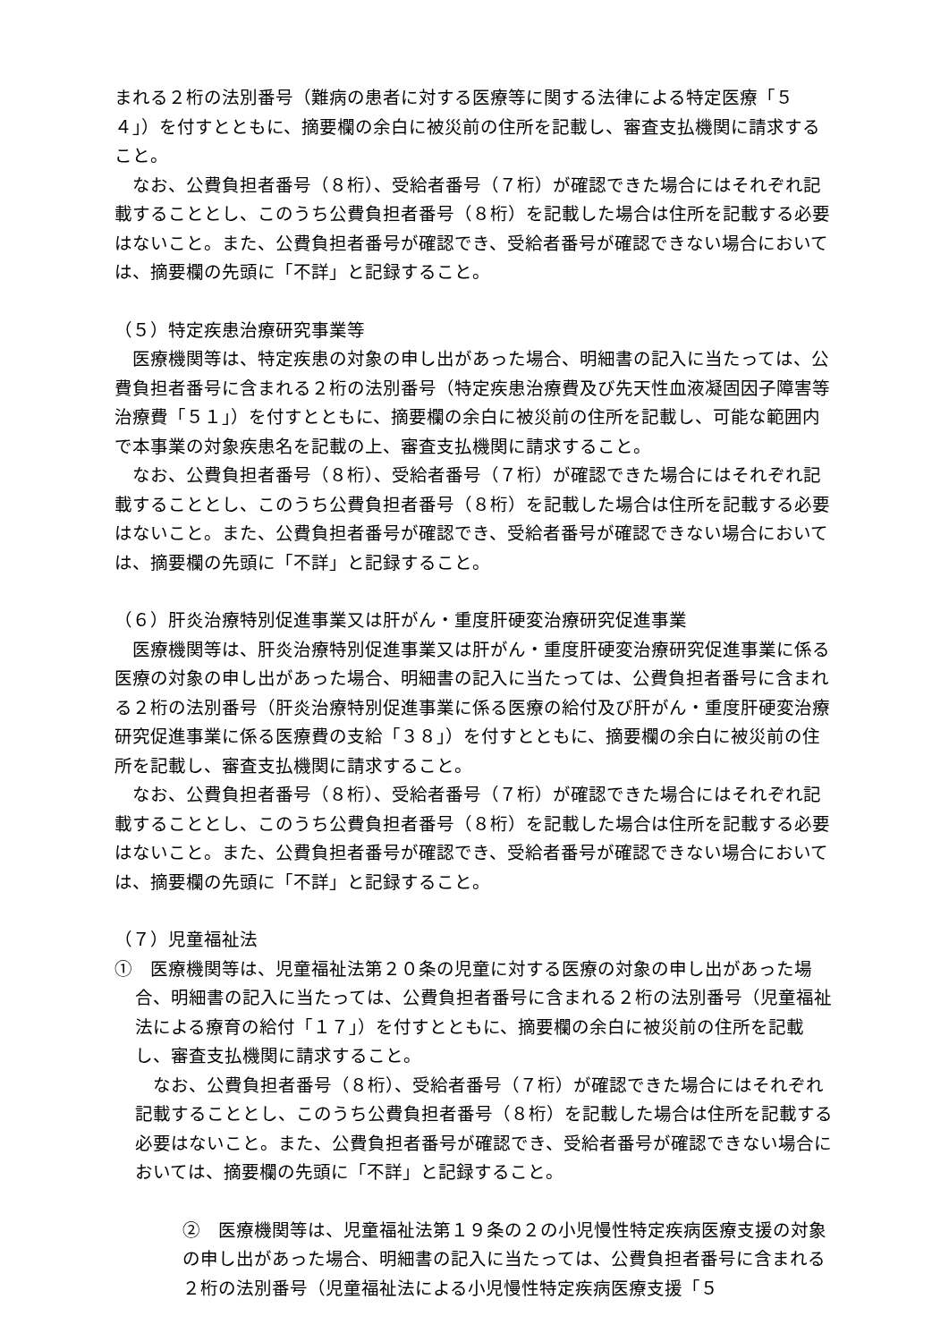まれる２桁の法別番号（難病の患者に対する医療等に関する法律による特定医療「５４」）を付すとともに、摘要欄の余白に被災前の住所を記載し、審査支払機関に請求すること。
なお、公費負担者番号（８桁）、受給者番号（７桁）が確認できた場合にはそれぞれ記載することとし、このうち公費負担者番号（８桁）を記載した場合は住所を記載する必要はないこと。また、公費負担者番号が確認でき、受給者番号が確認できない場合においては、摘要欄の先頭に「不詳」と記録すること。
（５）特定疾患治療研究事業等
医療機関等は、特定疾患の対象の申し出があった場合、明細書の記入に当たっては、公費負担者番号に含まれる２桁の法別番号（特定疾患治療費及び先天性血液凝固因子障害等治療費「５１」）を付すとともに、摘要欄の余白に被災前の住所を記載し、可能な範囲内で本事業の対象疾患名を記載の上、審査支払機関に請求すること。
なお、公費負担者番号（８桁）、受給者番号（７桁）が確認できた場合にはそれぞれ記載することとし、このうち公費負担者番号（８桁）を記載した場合は住所を記載する必要はないこと。また、公費負担者番号が確認でき、受給者番号が確認できない場合においては、摘要欄の先頭に「不詳」と記録すること。
（６）肝炎治療特別促進事業又は肝がん・重度肝硬変治療研究促進事業
医療機関等は、肝炎治療特別促進事業又は肝がん・重度肝硬変治療研究促進事業に係る医療の対象の申し出があった場合、明細書の記入に当たっては、公費負担者番号に含まれる２桁の法別番号（肝炎治療特別促進事業に係る医療の給付及び肝がん・重度肝硬変治療研究促進事業に係る医療費の支給「３８」）を付すとともに、摘要欄の余白に被災前の住所を記載し、審査支払機関に請求すること。
なお、公費負担者番号（８桁）、受給者番号（７桁）が確認できた場合にはそれぞれ記載することとし、このうち公費負担者番号（８桁）を記載した場合は住所を記載する必要はないこと。また、公費負担者番号が確認でき、受給者番号が確認できない場合においては、摘要欄の先頭に「不詳」と記録すること。
（７）児童福祉法
①　医療機関等は、児童福祉法第２０条の児童に対する医療の対象の申し出があった場合、明細書の記入に当たっては、公費負担者番号に含まれる２桁の法別番号（児童福祉法による療育の給付「１７」）を付すとともに、摘要欄の余白に被災前の住所を記載し、審査支払機関に請求すること。
なお、公費負担者番号（８桁）、受給者番号（７桁）が確認できた場合にはそれぞれ記載することとし、このうち公費負担者番号（８桁）を記載した場合は住所を記載する必要はないこと。また、公費負担者番号が確認でき、受給者番号が確認できない場合においては、摘要欄の先頭に「不詳」と記録すること。
②　医療機関等は、児童福祉法第１９条の２の小児慢性特定疾病医療支援の対象の申し出があった場合、明細書の記入に当たっては、公費負担者番号に含まれる２桁の法別番号（児童福祉法による小児慢性特定疾病医療支援「５